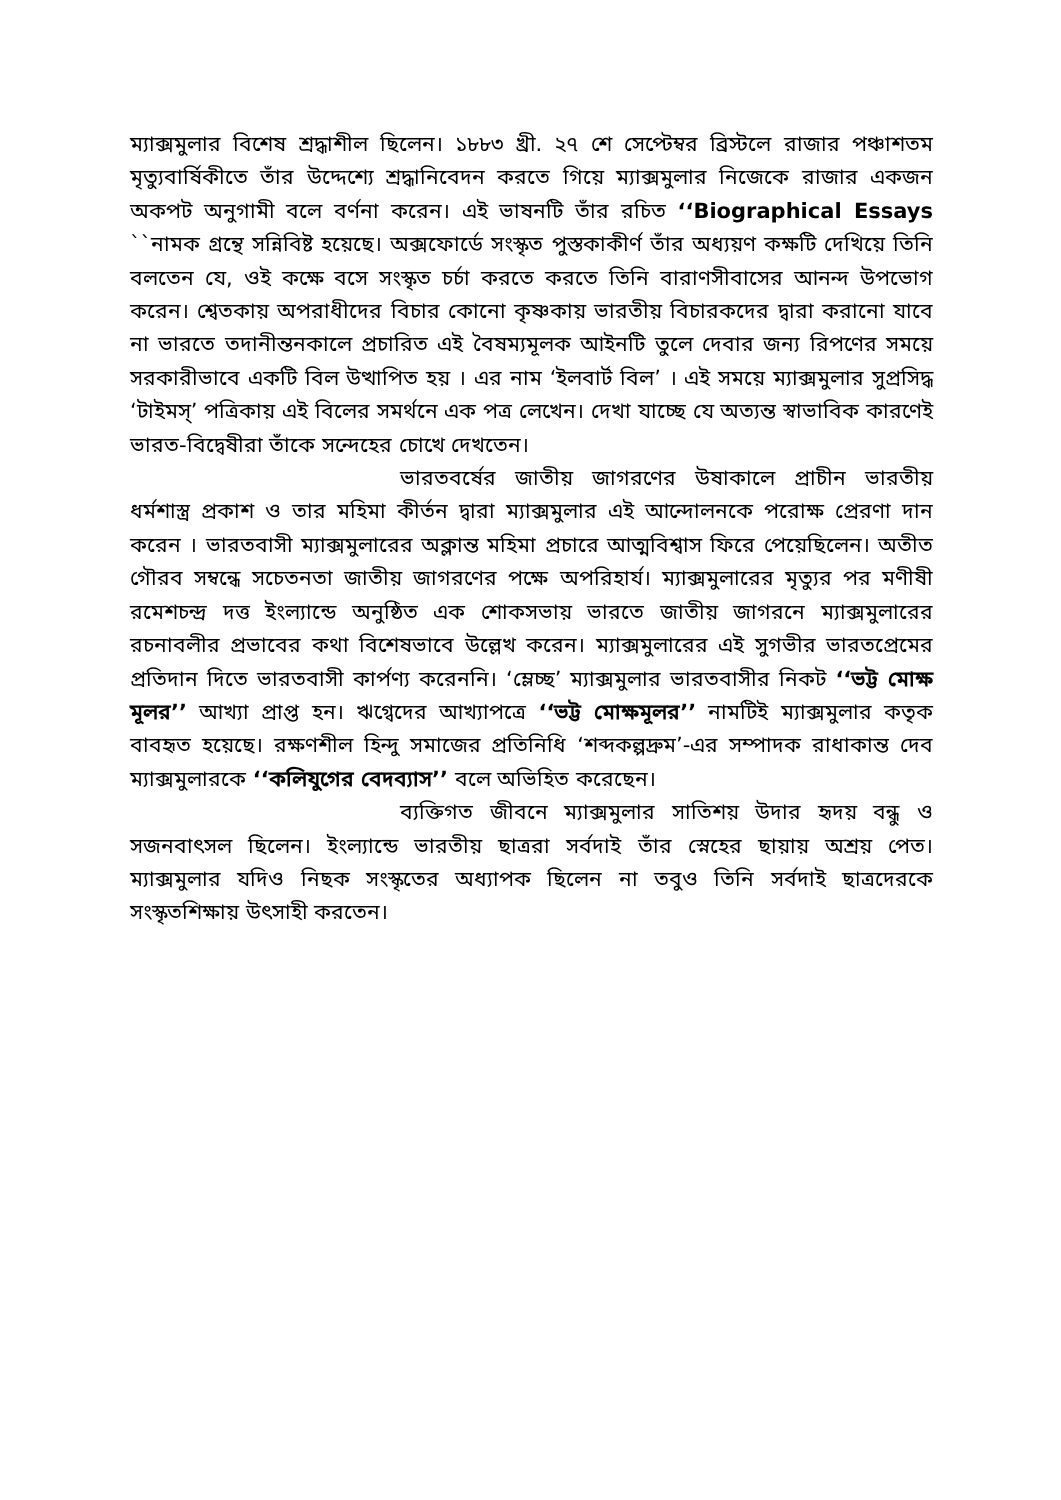ম্যাক্সমুলার বিশেষ শ্রদ্ধাশীল ছিলেন। ১৮৮৩ খ্রী. ২৭ শে সেপ্টেম্বর ব্রিস্টলে রাজার পঞ্চাশতম মৃত্যুবার্ষিকীতে তাঁর উদ্দেশ্যে শ্রদ্ধানিবেদন করতে গিয়ে ম্যাক্সমুলার নিজেকে রাজার একজন অকপট অনুগামী বলে বর্ণনা করেন। এই ভাষনটি তাঁর রচিত ‘‘Biographical Essays ``নামক গ্রন্থে সন্নিবিষ্ট হয়েছে। অক্সফোর্ডে সংস্কৃত পুস্তকাকীর্ণ তাঁর অধ্যয়ণ কক্ষটি দেখিয়ে তিনি বলতেন যে, ওই কক্ষে বসে সংস্কৃত চর্চা করতে করতে তিনি বারাণসীবাসের আনন্দ উপভোগ করেন। শ্বেতকায় অপরাধীদের বিচার কোনো কৃষ্ণকায় ভারতীয় বিচারকদের দ্বারা করানো যাবে না ভারতে তদানীন্তনকালে প্রচারিত এই বৈষম্যমূলক আইনটি তুলে দেবার জন্য রিপণের সময়ে সরকারীভাবে একটি বিল উত্থাপিত হয় । এর নাম ‘ইলবার্ট বিল’ । এই সময়ে ম্যাক্সমুলার সুপ্রসিদ্ধ ‘টাইমস্’ পত্রিকায় এই বিলের সমর্থনে এক পত্র লেখেন। দেখা যাচ্ছে যে অত্যন্ত স্বাভাবিক কারণেই ভারত-বিদ্বেষীরা তাঁকে সন্দেহের চোখে দেখতেন।
ভারতবর্ষের জাতীয় জাগরণের উষাকালে প্রাচীন ভারতীয় ধর্মশাস্ত্র প্রকাশ ও তার মহিমা কীর্তন দ্বারা ম্যাক্সমুলার এই আন্দোলনকে পরোক্ষ প্রেরণা দান করেন । ভারতবাসী ম্যাক্সমুলারের অক্লান্ত মহিমা প্রচারে আত্মবিশ্বাস ফিরে পেয়েছিলেন। অতীত গৌরব সম্বন্ধে সচেতনতা জাতীয় জাগরণের পক্ষে অপরিহার্য। ম্যাক্সমুলারের মৃত্যুর পর মণীষী রমেশচন্দ্র দত্ত ইংল্যান্ডে অনুষ্ঠিত এক শোকসভায় ভারতে জাতীয় জাগরনে ম্যাক্সমুলারের রচনাবলীর প্রভাবের কথা বিশেষভাবে উল্লেখ করেন। ম্যাক্সমুলারের এই সুগভীর ভারতপ্রেমের প্রতিদান দিতে ভারতবাসী কার্পণ্য করেননি। ‘ম্লেচ্ছ’ ম্যাক্সমুলার ভারতবাসীর নিকট ‘‘ভট্ট মোক্ষ মূলর’’ আখ্যা প্রাপ্ত হন। ঋগ্বেদের আখ্যাপত্রে ‘‘ভট্ট মোক্ষমূলর’’ নামটিই ম্যাক্সমুলার কতৃক বাবহৃত হয়েছে। রক্ষণশীল হিন্দু সমাজের প্রতিনিধি ‘শব্দকল্পদ্রুম’-এর সম্পাদক রাধাকান্ত দেব ম্যাক্সমুলারকে ‘‘কলিযুগের বেদব্যাস’’ বলে অভিহিত করেছেন।
ব্যক্তিগত জীবনে ম্যাক্সমুলার সাতিশয় উদার হৃদয় বন্ধু ও সজনবাৎসল ছিলেন। ইংল্যান্ডে ভারতীয় ছাত্ররা সর্বদাই তাঁর স্নেহের ছায়ায় অশ্রয় পেত। ম্যাক্সমুলার যদিও নিছক সংস্কৃতের অধ্যাপক ছিলেন না তবুও তিনি সর্বদাই ছাত্রদেরকে সংস্কৃতশিক্ষায় উৎসাহী করতেন।